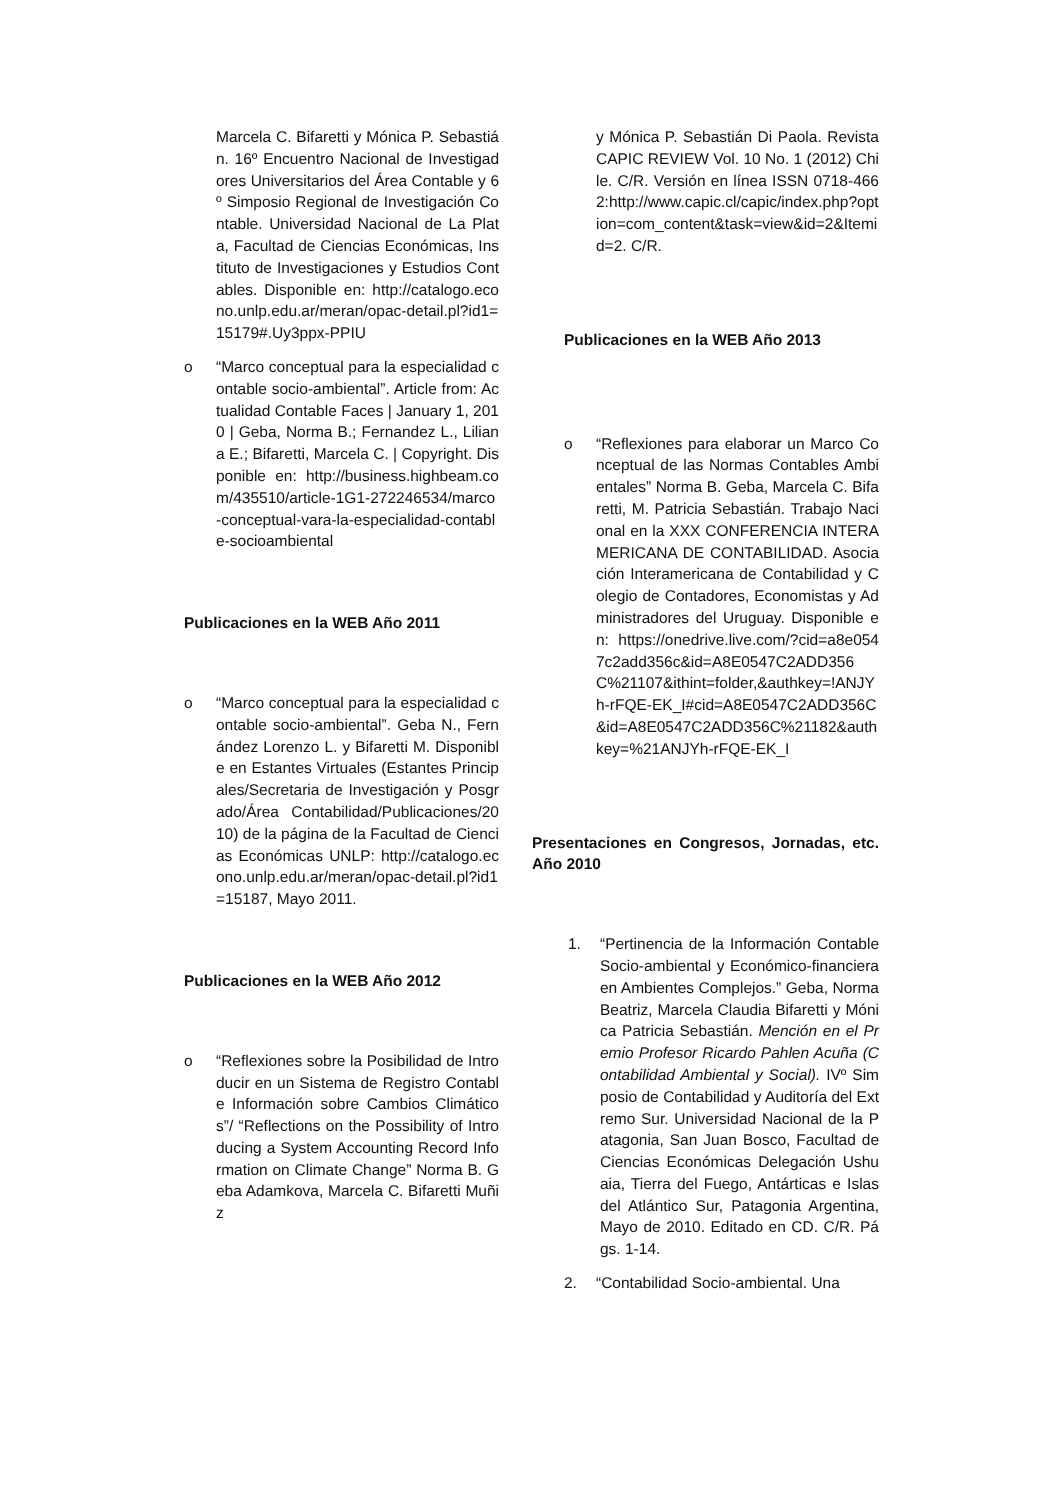Marcela C. Bifaretti y Mónica P. Sebastián. 16º Encuentro Nacional de Investigadores Universitarios del Área Contable y 6º Simposio Regional de Investigación Contable. Universidad Nacional de La Plata, Facultad de Ciencias Económicas, Instituto de Investigaciones y Estudios Contables. Disponible en: http://catalogo.econo.unlp.edu.ar/meran/opac-detail.pl?id1=15179#.Uy3ppx-PPIU
o “Marco conceptual para la especialidad contable socio-ambiental”. Article from: Actualidad Contable Faces | January 1, 2010 | Geba, Norma B.; Fernandez L., Liliana E.; Bifaretti, Marcela C. | Copyright. Disponible en: http://business.highbeam.com/435510/article-1G1-272246534/marco-conceptual-vara-la-especialidad-contable-socioambiental
Publicaciones en la WEB Año 2011
o “Marco conceptual para la especialidad contable socio-ambiental”. Geba N., Fernández Lorenzo L. y Bifaretti M. Disponible en Estantes Virtuales (Estantes Principales/Secretaria de Investigación y Posgrado/Área Contabilidad/Publicaciones/2010) de la página de la Facultad de Ciencias Económicas UNLP: http://catalogo.econo.unlp.edu.ar/meran/opac-detail.pl?id1=15187, Mayo 2011.
Publicaciones en la WEB Año 2012
o “Reflexiones sobre la Posibilidad de Introducir en un Sistema de Registro Contable Información sobre Cambios Climáticos”/ “Reflections on the Possibility of Introducing a System Accounting Record Information on Climate Change” Norma B. Geba Adamkova, Marcela C. Bifaretti Muñiz
y Mónica P. Sebastián Di Paola. Revista CAPIC REVIEW Vol. 10 No. 1 (2012) Chile. C/R. Versión en línea ISSN 0718-4662:http://www.capic.cl/capic/index.php?option=com_content&task=view&id=2&Itemid=2. C/R.
Publicaciones en la WEB Año 2013
o “Reflexiones para elaborar un Marco Conceptual de las Normas Contables Ambientales” Norma B. Geba, Marcela C. Bifaretti, M. Patricia Sebastián. Trabajo Nacional en la XXX CONFERENCIA INTERAMERICANA DE CONTABILIDAD. Asociación Interamericana de Contabilidad y Colegio de Contadores, Economistas y Administradores del Uruguay. Disponible en: https://onedrive.live.com/?cid=a8e0547c2add356c&id=A8E0547C2ADD356C%21107&ithint=folder,&authkey=!ANJYh-rFQE-EK_I#cid=A8E0547C2ADD356C&id=A8E0547C2ADD356C%21182&authkey=%21ANJYh-rFQE-EK_I
Presentaciones en Congresos, Jornadas, etc. Año 2010
1. “Pertinencia de la Información Contable Socio-ambiental y Económico-financiera en Ambientes Complejos.” Geba, Norma Beatriz, Marcela Claudia Bifaretti y Mónica Patricia Sebastián. Mención en el Premio Profesor Ricardo Pahlen Acuña (Contabilidad Ambiental y Social). IVº Simposio de Contabilidad y Auditoría del Extremo Sur. Universidad Nacional de la Patagonia, San Juan Bosco, Facultad de Ciencias Económicas Delegación Ushuaia, Tierra del Fuego, Antárticas e Islas del Atlántico Sur, Patagonia Argentina, Mayo de 2010. Editado en CD. C/R. Págs. 1-14.
2. “Contabilidad Socio-ambiental. Una